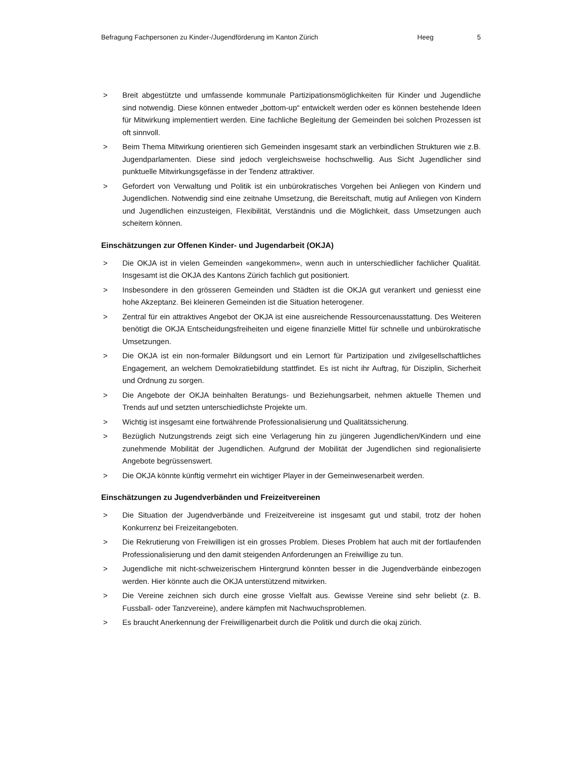Befragung Fachpersonen zu Kinder-/Jugendförderung im Kanton Zürich Heeg 5
> Breit abgestützte und umfassende kommunale Partizipationsmöglichkeiten für Kinder und Jugendliche sind notwendig. Diese können entweder „bottom-up“ entwickelt werden oder es können bestehende Ideen für Mitwirkung implementiert werden. Eine fachliche Begleitung der Gemeinden bei solchen Prozessen ist oft sinnvoll.
> Beim Thema Mitwirkung orientieren sich Gemeinden insgesamt stark an verbindlichen Strukturen wie z.B. Jugendparlamenten. Diese sind jedoch vergleichsweise hochschwellig. Aus Sicht Jugendlicher sind punktuelle Mitwirkungsgefässe in der Tendenz attraktiver.
> Gefordert von Verwaltung und Politik ist ein unbürokratisches Vorgehen bei Anliegen von Kindern und Jugendlichen. Notwendig sind eine zeitnahe Umsetzung, die Bereitschaft, mutig auf Anliegen von Kindern und Jugendlichen einzusteigen, Flexibilität, Verständnis und die Möglichkeit, dass Umsetzungen auch scheitern können.
Einschätzungen zur Offenen Kinder- und Jugendarbeit (OKJA)
> Die OKJA ist in vielen Gemeinden «angekommen», wenn auch in unterschiedlicher fachlicher Qualität. Insgesamt ist die OKJA des Kantons Zürich fachlich gut positioniert.
> Insbesondere in den grösseren Gemeinden und Städten ist die OKJA gut verankert und geniesst eine hohe Akzeptanz. Bei kleineren Gemeinden ist die Situation heterogener.
> Zentral für ein attraktives Angebot der OKJA ist eine ausreichende Ressourcenausstattung. Des Weiteren benötigt die OKJA Entscheidungsfreiheiten und eigene finanzielle Mittel für schnelle und unbürokratische Umsetzungen.
> Die OKJA ist ein non-formaler Bildungsort und ein Lernort für Partizipation und zivilgesellschaftliches Engagement, an welchem Demokratiebildung stattfindet. Es ist nicht ihr Auftrag, für Disziplin, Sicherheit und Ordnung zu sorgen.
> Die Angebote der OKJA beinhalten Beratungs- und Beziehungsarbeit, nehmen aktuelle Themen und Trends auf und setzten unterschiedlichste Projekte um.
> Wichtig ist insgesamt eine fortwährende Professionalisierung und Qualitätssicherung.
> Bezüglich Nutzungstrends zeigt sich eine Verlagerung hin zu jüngeren Jugendlichen/Kindern und eine zunehmende Mobilität der Jugendlichen. Aufgrund der Mobilität der Jugendlichen sind regionalisierte Angebote begrüssenswert.
> Die OKJA könnte künftig vermehrt ein wichtiger Player in der Gemeinwesenarbeit werden.
Einschätzungen zu Jugendverbänden und Freizeitvereinen
> Die Situation der Jugendverbände und Freizeitvereine ist insgesamt gut und stabil, trotz der hohen Konkurrenz bei Freizeitangeboten.
> Die Rekrutierung von Freiwilligen ist ein grosses Problem. Dieses Problem hat auch mit der fortlaufenden Professionalisierung und den damit steigenden Anforderungen an Freiwillige zu tun.
> Jugendliche mit nicht-schweizerischem Hintergrund könnten besser in die Jugendverbände einbezogen werden. Hier könnte auch die OKJA unterstützend mitwirken.
> Die Vereine zeichnen sich durch eine grosse Vielfalt aus. Gewisse Vereine sind sehr beliebt (z. B. Fussball- oder Tanzvereine), andere kämpfen mit Nachwuchsproblemen.
> Es braucht Anerkennung der Freiwilligenarbeit durch die Politik und durch die okaj zürich.